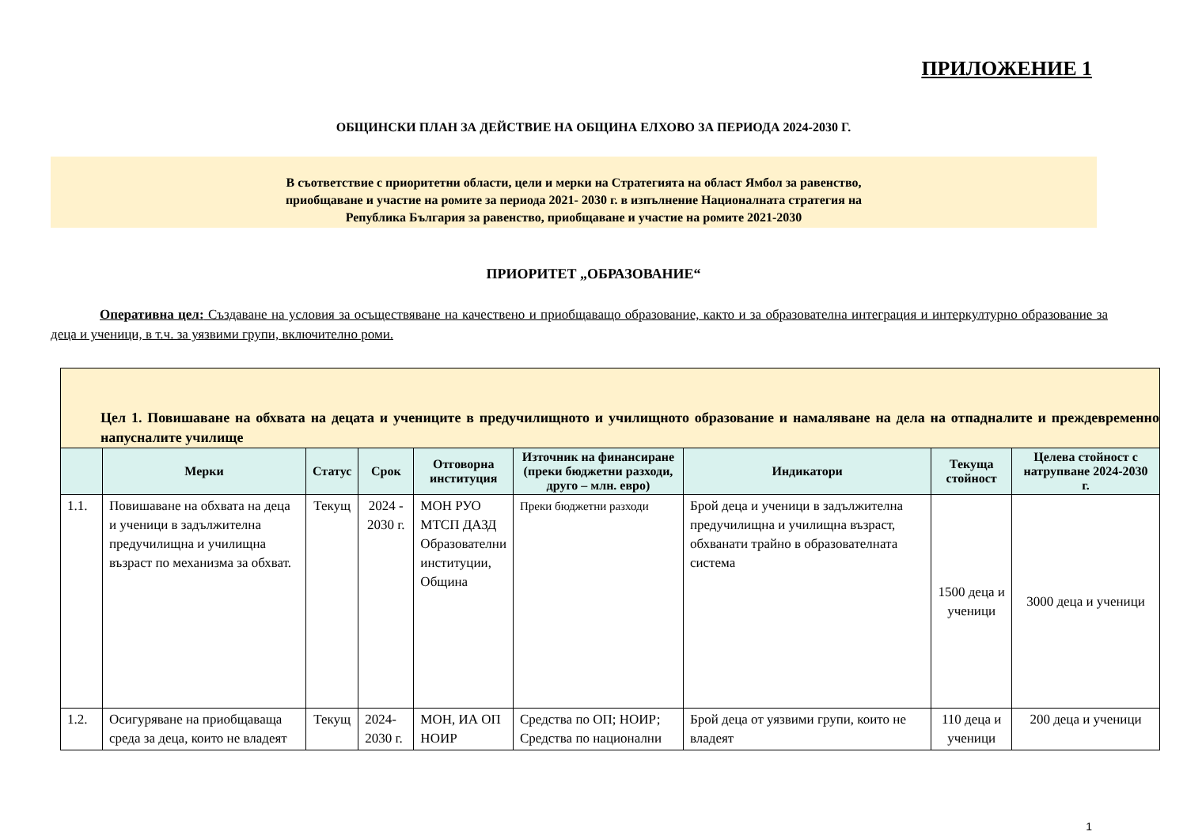ПРИЛОЖЕНИЕ 1
ОБЩИНСКИ ПЛАН ЗА ДЕЙСТВИЕ НА ОБЩИНА ЕЛХОВО ЗА ПЕРИОДА 2024-2030 Г.
В съответствие с приоритетни области, цели и мерки на Стратегията на област Ямбол за равенство,
приобщаване и участие на ромите за периода 2021- 2030 г. в изпълнение Националната стратегия на
Република България за равенство, приобщаване и участие на ромите 2021-2030
ПРИОРИТЕТ „ОБРАЗОВАНИЕ“
Оперативна цел: Създаване на условия за осъществяване на качествено и приобщаващо образование, както и за образователна интеграция и интеркултурно образование за деца и ученици, в т.ч. за уязвими групи, включително роми.
| Цел 1. Повишаване на обхвата на децата и учениците в предучилищното и училищното образование и намаляване на дела на отпадналите и преждевременно напусналите училище | | | | | | | | |
| | Мерки | Статус | Срок | Отговорна институция | Източник на финансиране (преки бюджетни разходи, друго – млн. евро) | Индикатори | Текуща стойност | Целева стойност с натрупване 2024-2030 г. |
| 1.1. | Повишаване на обхвата на деца и ученици в задължителна предучилищна и училищна възраст по механизма за обхват. | Текущ | 2024 - 2030 г. | МОН РУО МТСП ДАЗД Образователни институции, Община | Преки бюджетни разходи | Брой деца и ученици в задължителна предучилищна и училищна възраст, обхванати трайно в образователната система | 1500 деца и ученици | 3000 деца и ученици |
| 1.2. | Осигуряване на приобщаваща среда за деца, които не владеят | Текущ | 2024-2030 г. | МОН, ИА ОП НОИР | Средства по ОП; НОИР; Средства по национални | Брой деца от уязвими групи, които не владеят | 110 деца и ученици | 200 деца и ученици |
1